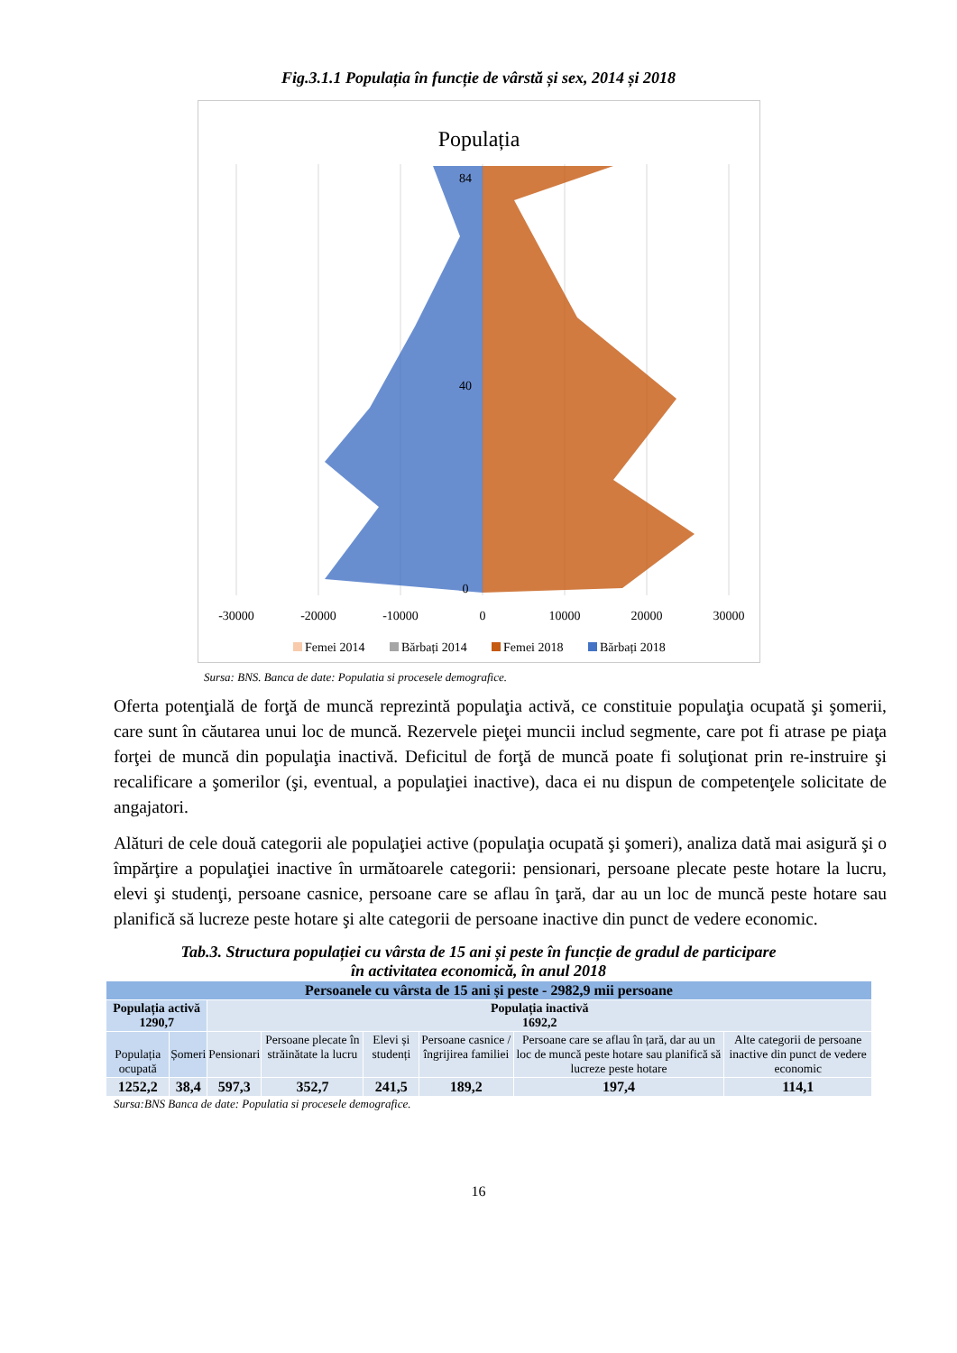Fig.3.1.1 Populația în funcție de vârstă și sex, 2014 și 2018
Populația
-30000
-20000
-10000
0
10000
20000
30000
0
40
84
Femei 2014
Bărbați 2014
Femei 2018
Bărbați 2018
Sursa: BNS. Banca de date: Populatia si procesele demografice.
Oferta potenţială de forţă de muncă reprezintă populaţia activă, ce constituie populaţia ocupată şi şomerii, care sunt în căutarea unui loc de muncă. Rezervele pieţei muncii includ segmente, care pot fi atrase pe piaţa forţei de muncă din populaţia inactivă. Deficitul de forţă de muncă poate fi soluţionat prin re-instruire şi recalificare a şomerilor (şi, eventual, a populaţiei inactive), daca ei nu dispun de competenţele solicitate de angajatori.
Alături de cele două categorii ale populaţiei active (populaţia ocupată şi şomeri), analiza dată mai asigură şi o împărţire a populaţiei inactive în următoarele categorii: pensionari, persoane plecate peste hotare la lucru, elevi şi studenţi, persoane casnice, persoane care se aflau în ţară, dar au un loc de muncă peste hotare sau planifică să lucreze peste hotare şi alte categorii de persoane inactive din punct de vedere economic.
Tab.3. Structura populației cu vârsta de 15 ani și peste în funcție de gradul de participare
în activitatea economică, în anul 2018
| Persoanele cu vârsta de 15 ani și peste - 2982,9 mii persoane | | | | | | | |
| Populația activă 1290,7 | | Populația inactivă 1692,2 | | | | | |
| Populația ocupată | Șomeri | Pensionari | Persoane plecate în străinătate la lucru | Elevi și studenți | Persoane casnice /îngrijirea familiei | Persoane care se aflau în țară, dar au un loc de muncă peste hotare sau planifică să lucreze peste hotare | Alte categorii de persoane inactive din punct de vedere economic |
| 1252,2 | 38,4 | 597,3 | 352,7 | 241,5 | 189,2 | 197,4 | 114,1 |
Sursa:BNS Banca de date: Populatia si procesele demografice.
16